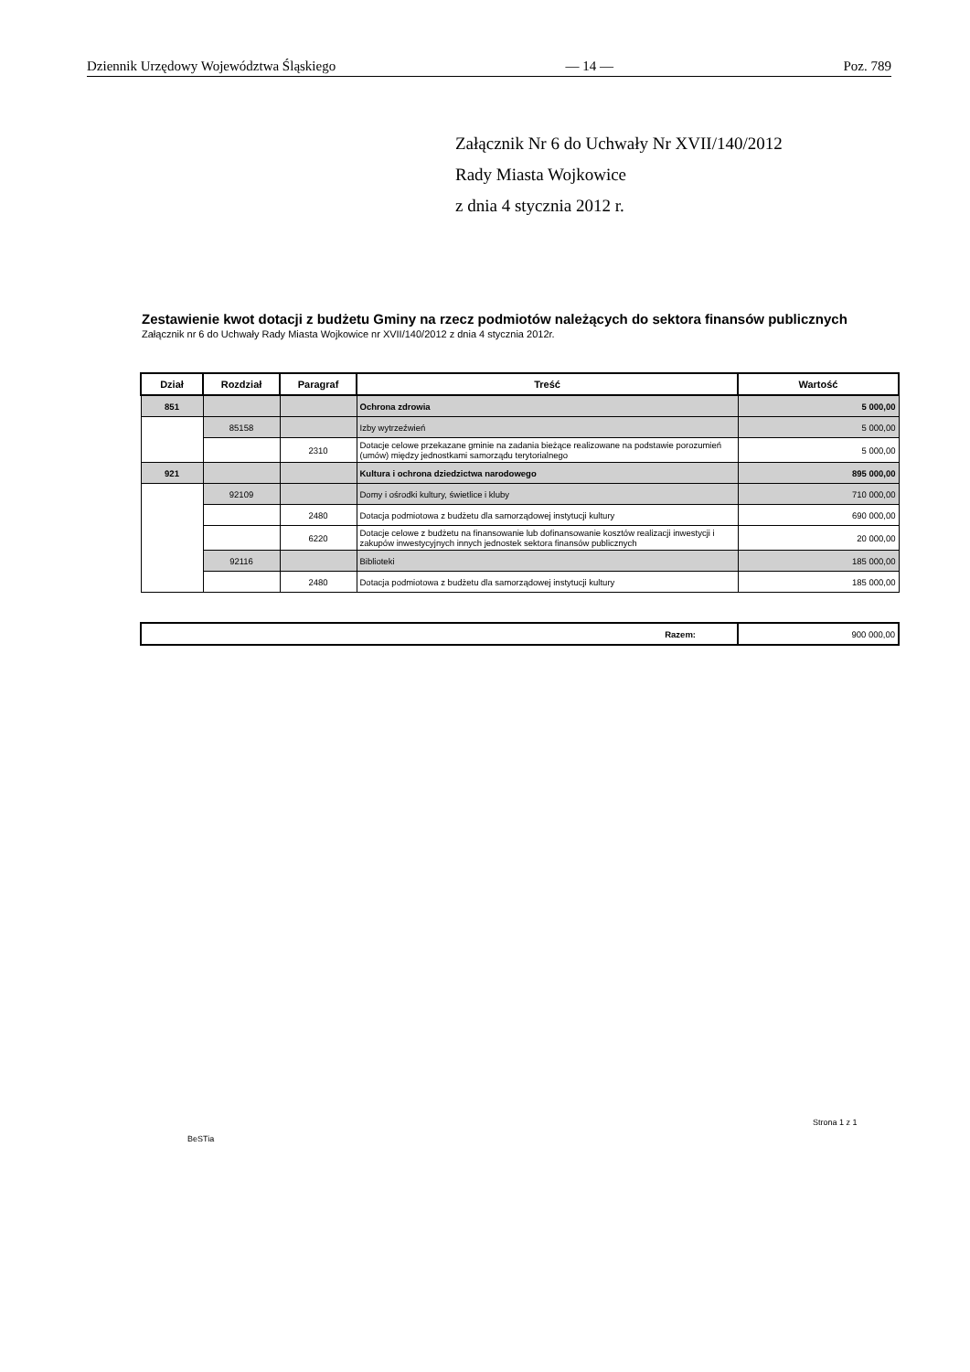Dziennik Urzędowy Województwa Śląskiego — 14 — Poz. 789
Załącznik Nr 6 do Uchwały Nr XVII/140/2012
Rady Miasta Wojkowice
z dnia 4 stycznia 2012 r.
Zestawienie kwot dotacji z budżetu Gminy na rzecz podmiotów należących do sektora finansów publicznych
Załącznik nr 6 do Uchwały Rady Miasta Wojkowice nr XVII/140/2012 z dnia 4 stycznia 2012r.
| Dział | Rozdział | Paragraf | Treść | Wartość |
| --- | --- | --- | --- | --- |
| 851 | | | Ochrona zdrowia | 5 000,00 |
| | 85158 | | Izby wytrzeźwień | 5 000,00 |
| | | 2310 | Dotacje celowe przekazane gminie na zadania bieżące realizowane na podstawie porozumień (umów) między jednostkami samorządu terytorialnego | 5 000,00 |
| 921 | | | Kultura i ochrona dziedzictwa narodowego | 895 000,00 |
| | 92109 | | Domy i ośrodki kultury, świetlice i kluby | 710 000,00 |
| | | 2480 | Dotacja podmiotowa z budżetu dla samorządowej instytucji kultury | 690 000,00 |
| | | 6220 | Dotacje celowe z budżetu na finansowanie lub dofinansowanie kosztów realizacji inwestycji i zakupów inwestycyjnych innych jednostek sektora finansów publicznych | 20 000,00 |
| | 92116 | | Biblioteki | 185 000,00 |
| | | 2480 | Dotacja podmiotowa z budżetu dla samorządowej instytucji kultury | 185 000,00 |
| Razem: | 900 000,00 |
Strona 1 z 1
BeSTia